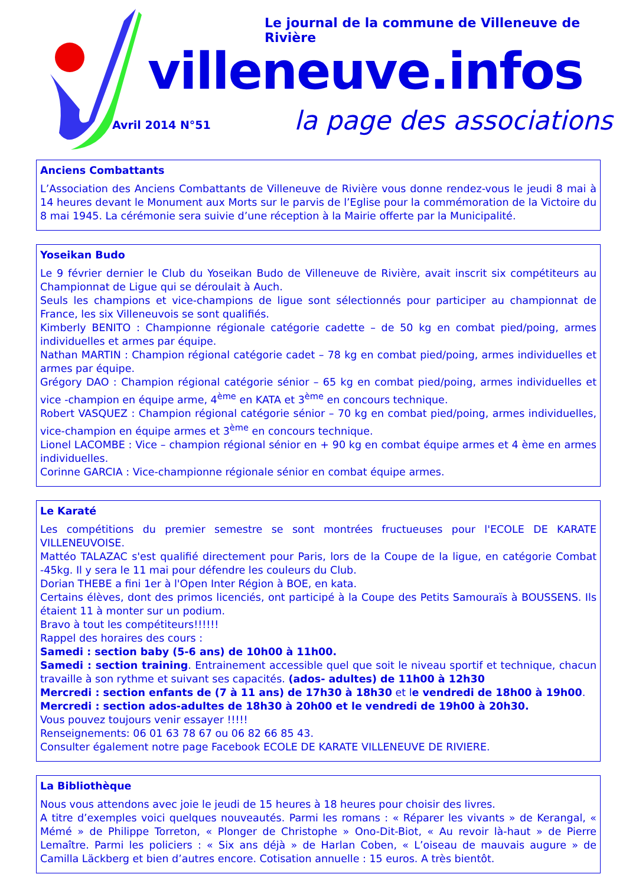Le journal de la commune de Villeneuve de Rivière
villeneuve.infos
Avril 2014 N°51 la page des associations
Anciens Combattants
L’Association des Anciens Combattants de Villeneuve de Rivière vous donne rendez-vous le jeudi 8 mai à 14 heures devant le Monument aux Morts sur le parvis de l’Eglise pour la commémoration de la Victoire du 8 mai 1945. La cérémonie sera suivie d’une réception à la Mairie offerte par la Municipalité.
Yoseikan Budo
Le 9 février dernier le Club du Yoseikan Budo de Villeneuve de Rivière, avait inscrit six compétiteurs au Championnat de Ligue qui se déroulait à Auch.
Seuls les champions et vice-champions de ligue sont sélectionnés pour participer au championnat de France, les six Villeneuvois se sont qualifiés.
Kimberly BENITO : Championne régionale catégorie cadette – de 50 kg en combat pied/poing, armes individuelles et armes par équipe.
Nathan MARTIN : Champion régional catégorie cadet – 78 kg en combat pied/poing, armes individuelles et armes par équipe.
Grégory DAO : Champion régional catégorie sénior – 65 kg en combat pied/poing, armes individuelles et vice -champion en équipe arme, 4<sup>ème</sup> en KATA et 3<sup>ème</sup> en concours technique.
Robert VASQUEZ : Champion régional catégorie sénior – 70 kg en combat pied/poing, armes individuelles, vice-champion en équipe armes et 3<sup>ème</sup> en concours technique.
Lionel LACOMBE : Vice – champion régional sénior en + 90 kg en combat équipe armes et 4 ème en armes individuelles.
Corinne GARCIA : Vice-championne régionale sénior en combat équipe armes.
Le Karaté
Les compétitions du premier semestre se sont montrées fructueuses pour l'ECOLE DE KARATE VILLENEUVOISE.
Mattéo TALAZAC s'est qualifié directement pour Paris, lors de la Coupe de la ligue, en catégorie Combat -45kg. Il y sera le 11 mai pour défendre les couleurs du Club.
Dorian THEBE a fini 1er à l'Open Inter Région à BOE, en kata.
Certains élèves, dont des primos licenciés, ont participé à la Coupe des Petits Samouraïs à BOUSSENS. Ils étaient 11 à monter sur un podium.
Bravo à tout les compétiteurs!!!!!!
Rappel des horaires des cours :
Samedi : section baby (5-6 ans) de 10h00 à 11h00.
Samedi : section training. Entrainement accessible quel que soit le niveau sportif et technique, chacun travaille à son rythme et suivant ses capacités. (ados- adultes) de 11h00 à 12h30
Mercredi : section enfants de (7 à 11 ans) de 17h30 à 18h30 et le vendredi de 18h00 à 19h00.
Mercredi : section ados-adultes de 18h30 à 20h00 et le vendredi de 19h00 à 20h30.
Vous pouvez toujours venir essayer !!!!!
Renseignements: 06 01 63 78 67 ou 06 82 66 85 43.
Consulter également notre page Facebook ECOLE DE KARATE VILLENEUVE DE RIVIERE.
La Bibliothèque
Nous vous attendons avec joie le jeudi de 15 heures à 18 heures pour choisir des livres.
A titre d’exemples voici quelques nouveautés. Parmi les romans : « Réparer les vivants » de Kerangal, « Mémé » de Philippe Torreton, « Plonger de Christophe » Ono-Dit-Biot, « Au revoir là-haut » de Pierre Lemaître. Parmi les policiers : « Six ans déjà » de Harlan Coben, « L’oiseau de mauvais augure » de Camilla Läckberg et bien d’autres encore. Cotisation annuelle : 15 euros. A très bientôt.